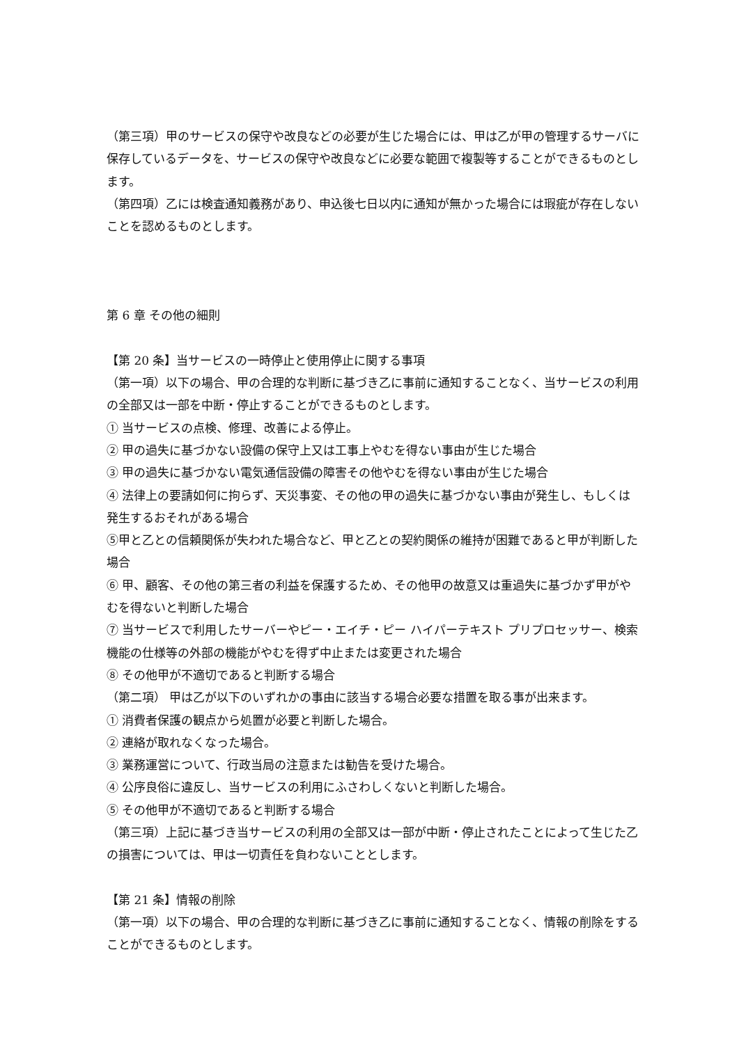（第三項）甲のサービスの保守や改良などの必要が生じた場合には、甲は乙が甲の管理するサーバに保存しているデータを、サービスの保守や改良などに必要な範囲で複製等することができるものとします。
（第四項）乙には検査通知義務があり、申込後七日以内に通知が無かった場合には瑕疵が存在しないことを認めるものとします。
第 6 章 その他の細則
【第 20 条】当サービスの一時停止と使用停止に関する事項
（第一項）以下の場合、甲の合理的な判断に基づき乙に事前に通知することなく、当サービスの利用の全部又は一部を中断・停止することができるものとします。
① 当サービスの点検、修理、改善による停止。
② 甲の過失に基づかない設備の保守上又は工事上やむを得ない事由が生じた場合
③ 甲の過失に基づかない電気通信設備の障害その他やむを得ない事由が生じた場合
④ 法律上の要請如何に拘らず、天災事変、その他の甲の過失に基づかない事由が発生し、もしくは発生するおそれがある場合
⑤甲と乙との信頼関係が失われた場合など、甲と乙との契約関係の維持が困難であると甲が判断した場合
⑥ 甲、顧客、その他の第三者の利益を保護するため、その他甲の故意又は重過失に基づかず甲がやむを得ないと判断した場合
⑦ 当サービスで利用したサーバーやピー・エイチ・ピー ハイパーテキスト プリプロセッサー、検索機能の仕様等の外部の機能がやむを得ず中止または変更された場合
⑧ その他甲が不適切であると判断する場合
（第二項） 甲は乙が以下のいずれかの事由に該当する場合必要な措置を取る事が出来ます。
① 消費者保護の観点から処置が必要と判断した場合。
② 連絡が取れなくなった場合。
③ 業務運営について、行政当局の注意または勧告を受けた場合。
④ 公序良俗に違反し、当サービスの利用にふさわしくないと判断した場合。
⑤ その他甲が不適切であると判断する場合
（第三項）上記に基づき当サービスの利用の全部又は一部が中断・停止されたことによって生じた乙の損害については、甲は一切責任を負わないこととします。
【第 21 条】情報の削除
（第一項）以下の場合、甲の合理的な判断に基づき乙に事前に通知することなく、情報の削除をすることができるものとします。